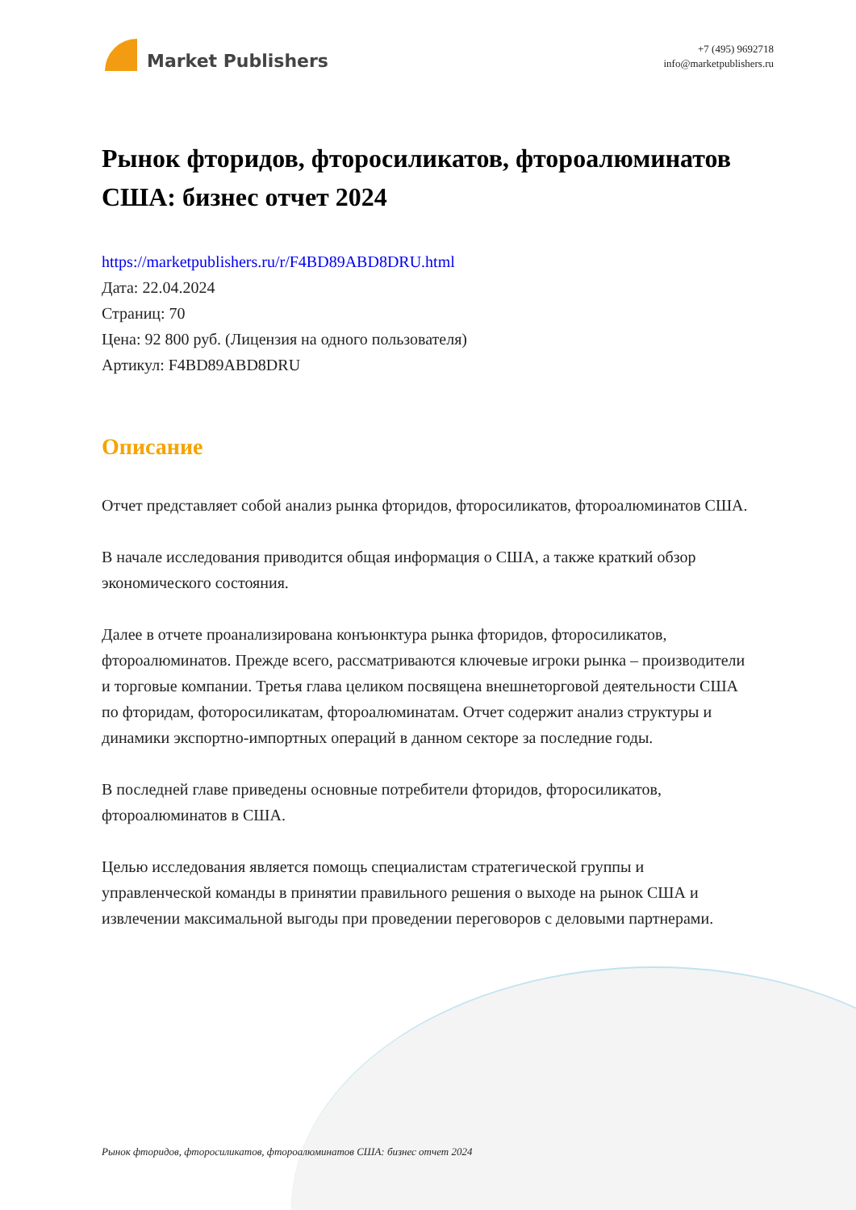Market Publishers
+7 (495) 9692718
info@marketpublishers.ru
Рынок фторидов, фторосиликатов, фтороалюминатов США: бизнес отчет 2024
https://marketpublishers.ru/r/F4BD89ABD8DRU.html
Дата: 22.04.2024
Страниц: 70
Цена: 92 800 руб. (Лицензия на одного пользователя)
Артикул: F4BD89ABD8DRU
Описание
Отчет представляет собой анализ рынка фторидов, фторосиликатов, фтороалюминатов США.
В начале исследования приводится общая информация о США, а также краткий обзор экономического состояния.
Далее в отчете проанализирована конъюнктура рынка фторидов, фторосиликатов, фтороалюминатов. Прежде всего, рассматриваются ключевые игроки рынка – производители и торговые компании. Третья глава целиком посвящена внешнеторговой деятельности США по фторидам, фоторосиликатам, фтороалюминатам. Отчет содержит анализ структуры и динамики экспортно-импортных операций в данном секторе за последние годы.
В последней главе приведены основные потребители фторидов, фторосиликатов, фтороалюминатов в США.
Целью исследования является помощь специалистам стратегической группы и управленческой команды в принятии правильного решения о выходе на рынок США и извлечении максимальной выгоды при проведении переговоров с деловыми партнерами.
Рынок фторидов, фторосиликатов, фтороалюминатов США: бизнес отчет 2024